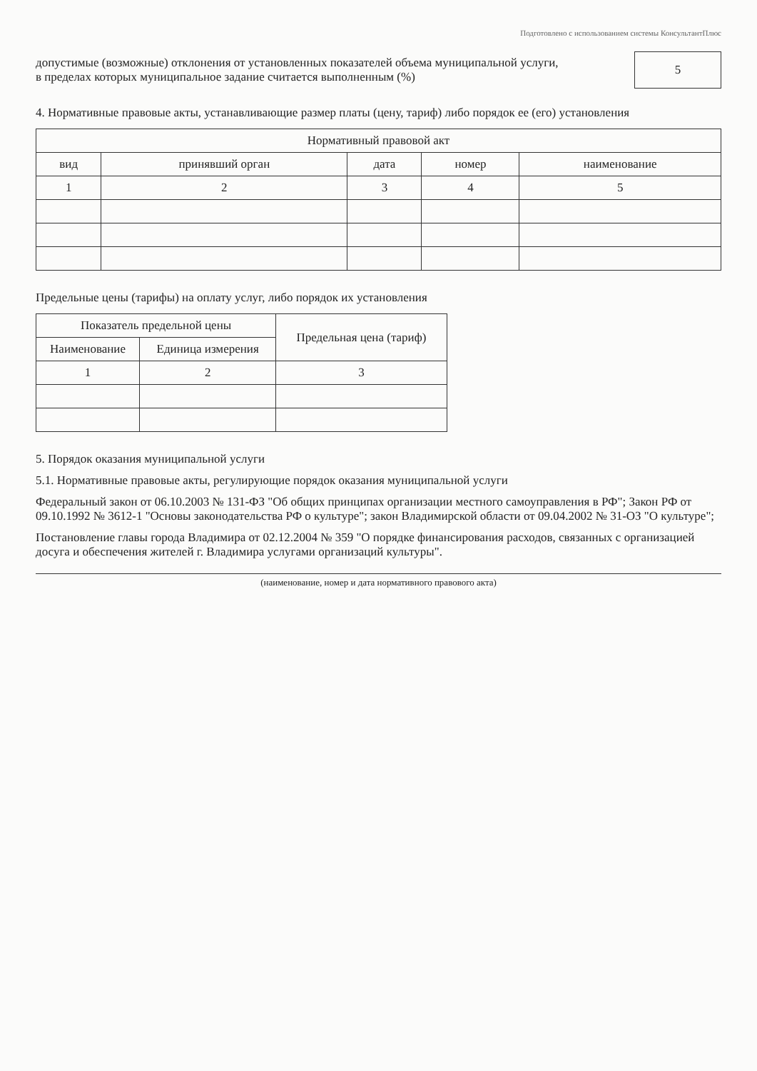Подготовлено с использованием системы КонсультантПлюс
допустимые (возможные) отклонения от установленных показателей объема муниципальной услуги,
в пределах которых муниципальное задание считается выполненным (%)
5
4. Нормативные правовые акты, устанавливающие размер платы (цену, тариф) либо порядок ее (его) установления
| Нормативный правовой акт | | | | |
| --- | --- | --- | --- | --- |
| вид | принявший орган | дата | номер | наименование |
| 1 | 2 | 3 | 4 | 5 |
Предельные цены (тарифы) на оплату услуг, либо порядок их установления
| Показатель предельной цены | | Предельная цена (тариф) |
| --- | --- | --- |
| Наименование | Единица измерения | |
| 1 | 2 | 3 |
5. Порядок оказания муниципальной услуги
5.1. Нормативные правовые акты, регулирующие порядок оказания муниципальной услуги
Федеральный закон от 06.10.2003 № 131-ФЗ "Об общих принципах организации местного самоуправления в РФ"; Закон РФ от 09.10.1992 № 3612-1 "Основы законодательства РФ о культуре"; закон Владимирской области от 09.04.2002 № 31-ОЗ "О культуре";
Постановление главы города Владимира от 02.12.2004 № 359 "О порядке финансирования расходов, связанных с организацией досуга и обеспечения жителей г. Владимира услугами организаций культуры".
(наименование, номер и дата нормативного правового акта)